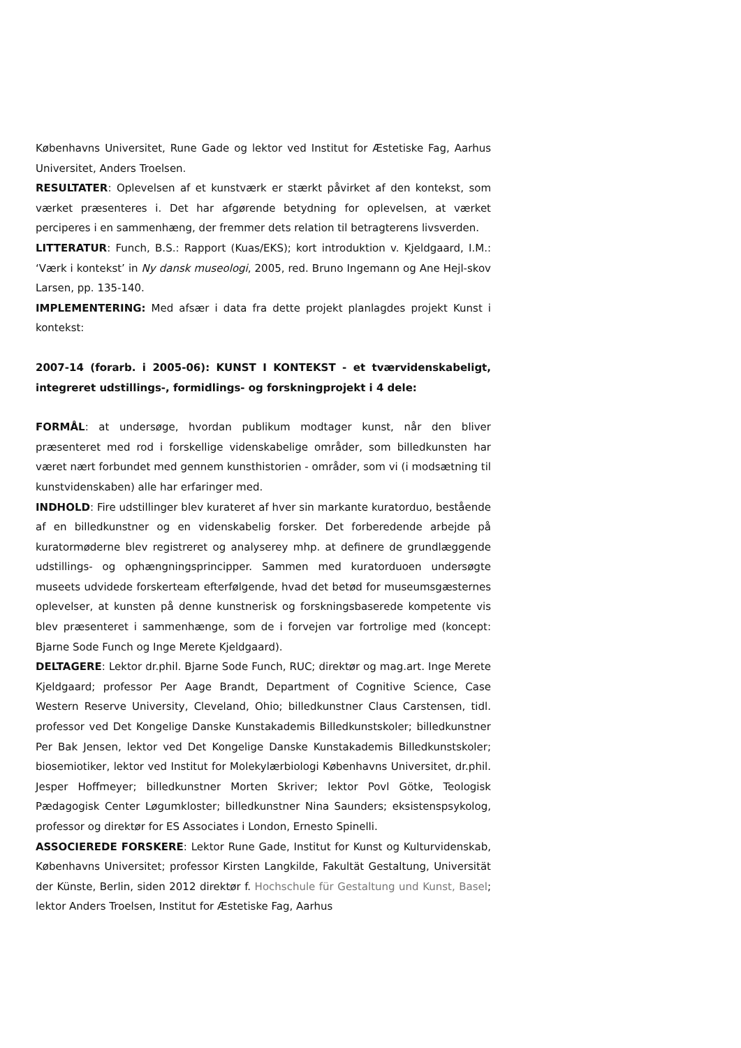Københavns Universitet, Rune Gade og lektor ved Institut for Æstetiske Fag, Aarhus Universitet, Anders Troelsen.
RESULTATER: Oplevelsen af et kunstværk er stærkt påvirket af den kontekst, som værket præsenteres i. Det har afgørende betydning for oplevelsen, at værket perciperes i en sammenhæng, der fremmer dets relation til betragterens livsverden.
LITTERATUR: Funch, B.S.: Rapport (Kuas/EKS); kort introduktion v. Kjeldgaard, I.M.: ‘Værk i kontekst’ in Ny dansk museologi, 2005, red. Bruno Ingemann og Ane Hejl-skov Larsen, pp. 135-140.
IMPLEMENTERING: Med afsær i data fra dette projekt planlagdes projekt Kunst i kontekst:
2007-14 (forarb. i 2005-06): KUNST I KONTEKST - et tværvidenskabeligt, integreret udstillings-, formidlings- og forskningprojekt i 4 dele:
FORMÅL: at undersøge, hvordan publikum modtager kunst, når den bliver præsenteret med rod i forskellige videnskabelige områder, som billedkunsten har været nært forbundet med gennem kunsthistorien - områder, som vi (i modsætning til kunstvidenskaben) alle har erfaringer med.
INDHOLD: Fire udstillinger blev kurateret af hver sin markante kuratorduo, bestående af en billedkunstner og en videnskabelig forsker. Det forberedende arbejde på kuratormøderne blev registreret og analyserey mhp. at definere de grundlæggende udstillings- og ophængningsprincipper. Sammen med kuratorduoen undersøgte museets udvidede forskerteam efterfølgende, hvad det betød for museumsgæsternes oplevelser, at kunsten på denne kunstnerisk og forskningsbaserede kompetente vis blev præsenteret i sammenhænge, som de i forvejen var fortrolige med (koncept: Bjarne Sode Funch og Inge Merete Kjeldgaard).
DELTAGERE: Lektor dr.phil. Bjarne Sode Funch, RUC; direktør og mag.art. Inge Merete Kjeldgaard; professor Per Aage Brandt, Department of Cognitive Science, Case Western Reserve University, Cleveland, Ohio; billedkunstner Claus Carstensen, tidl. professor ved Det Kongelige Danske Kunstakademis Billedkunstskoler; billedkunstner Per Bak Jensen, lektor ved Det Kongelige Danske Kunstakademis Billedkunstskoler; biosemiotiker, lektor ved Institut for Molekylærbiologi Københavns Universitet, dr.phil. Jesper Hoffmeyer; billedkunstner Morten Skriver; lektor Povl Götke, Teologisk Pædagogisk Center Løgumkloster; billedkunstner Nina Saunders; eksistenspsykolog, professor og direktør for ES Associates i London, Ernesto Spinelli.
ASSOCIEREDE FORSKERE: Lektor Rune Gade, Institut for Kunst og Kulturvidenskab, Københavns Universitet; professor Kirsten Langkilde, Fakultät Gestaltung, Universität der Künste, Berlin, siden 2012 direktør f. Hochschule für Gestaltung und Kunst, Basel; lektor Anders Troelsen, Institut for Æstetiske Fag, Aarhus